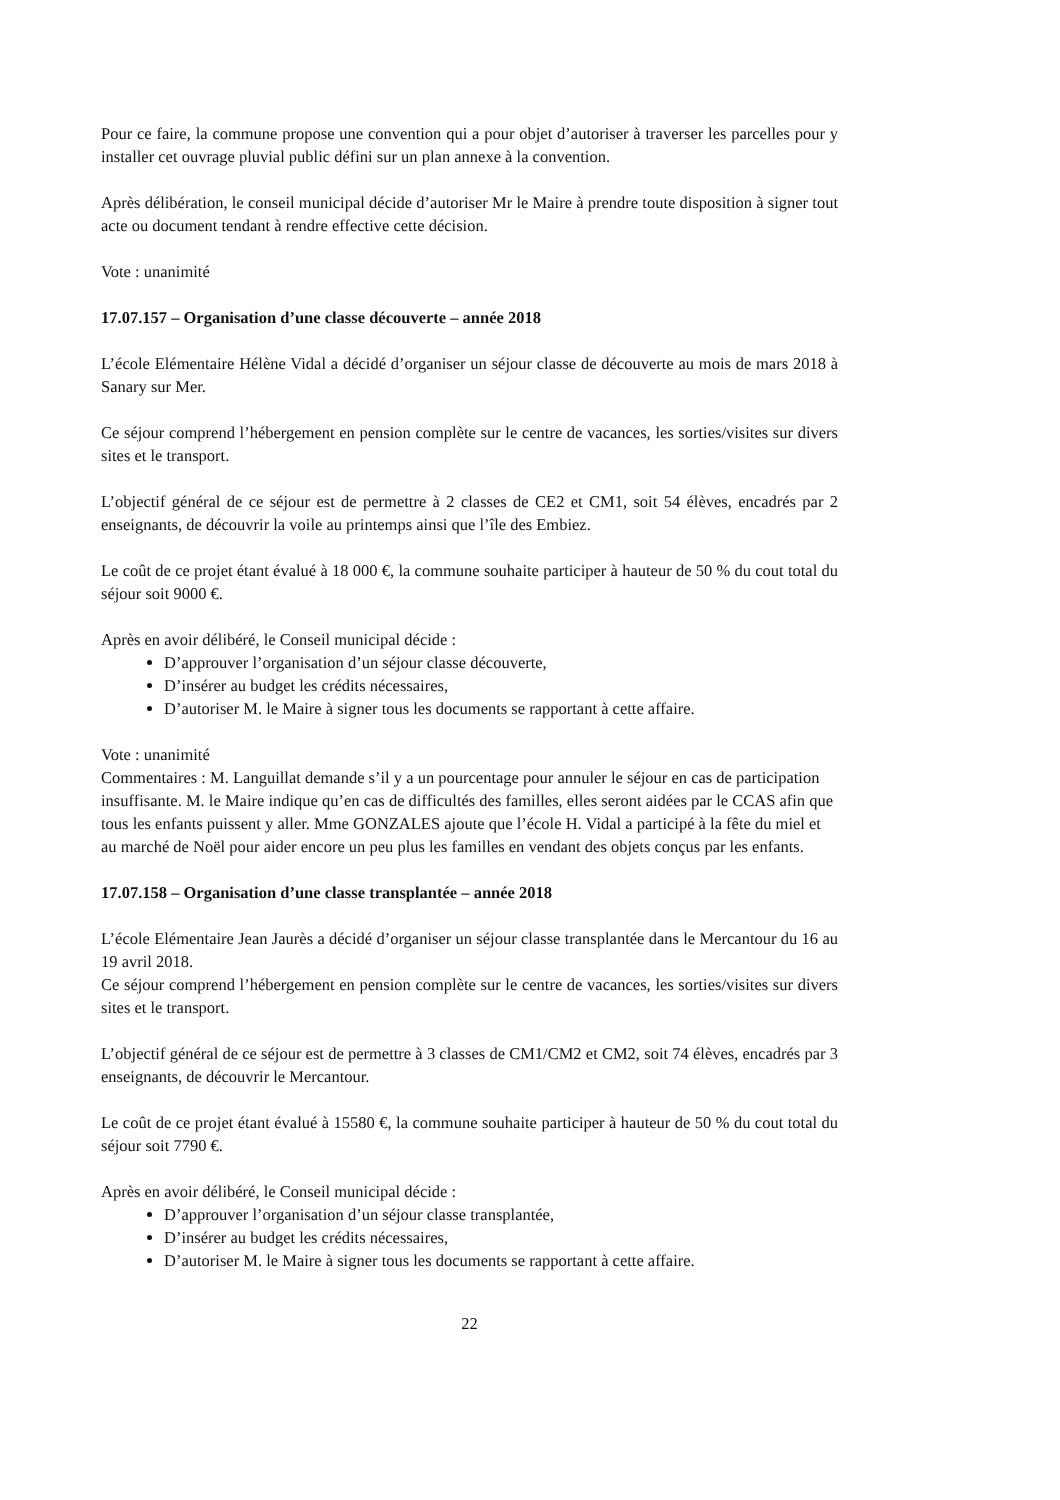Pour ce faire, la commune propose une convention qui a pour objet d’autoriser à traverser les parcelles pour y installer cet ouvrage pluvial public défini sur un plan annexe à la convention.
Après délibération, le conseil municipal décide d’autoriser Mr le Maire à prendre toute disposition à signer tout acte ou document tendant à rendre effective cette décision.
Vote : unanimité
17.07.157 – Organisation d’une classe découverte – année 2018
L’école Elémentaire Hélène Vidal a décidé d’organiser un séjour classe de découverte au mois de mars 2018 à Sanary sur Mer.
Ce séjour comprend l’hébergement en pension complète sur le centre de vacances, les sorties/visites sur divers sites et le transport.
L’objectif général de ce séjour est de permettre à 2 classes de CE2 et CM1, soit 54 élèves, encadrés par 2 enseignants, de découvrir la voile au printemps ainsi que l’île des Embiez.
Le coût de ce projet étant évalué à 18 000 €, la commune souhaite participer à hauteur de 50 % du cout total du séjour soit 9000 €.
Après en avoir délibéré, le Conseil municipal décide :
D’approuver l’organisation d’un séjour classe découverte,
D’insérer au budget les crédits nécessaires,
D’autoriser M. le Maire à signer tous les documents se rapportant à cette affaire.
Vote : unanimité
Commentaires : M. Languillat demande s’il y a un pourcentage pour annuler le séjour en cas de participation insuffisante. M. le Maire indique qu’en cas de difficultés des familles, elles seront aidées par le CCAS afin que tous les enfants puissent y aller. Mme GONZALES ajoute que l’école H. Vidal a participé à la fête du miel et au marché de Noël pour aider encore un peu plus les familles en vendant des objets conçus par les enfants.
17.07.158 – Organisation d’une classe transplantée – année 2018
L’école Elémentaire Jean Jaurès a décidé d’organiser un séjour classe transplantée dans le Mercantour du 16 au 19 avril 2018.
Ce séjour comprend l’hébergement en pension complète sur le centre de vacances, les sorties/visites sur divers sites et le transport.
L’objectif général de ce séjour est de permettre à 3 classes de CM1/CM2 et CM2, soit 74 élèves, encadrés par 3 enseignants, de découvrir le Mercantour.
Le coût de ce projet étant évalué à 15580 €, la commune souhaite participer à hauteur de 50 % du cout total du séjour soit 7790 €.
Après en avoir délibéré, le Conseil municipal décide :
D’approuver l’organisation d’un séjour classe transplantée,
D’insérer au budget les crédits nécessaires,
D’autoriser M. le Maire à signer tous les documents se rapportant à cette affaire.
22